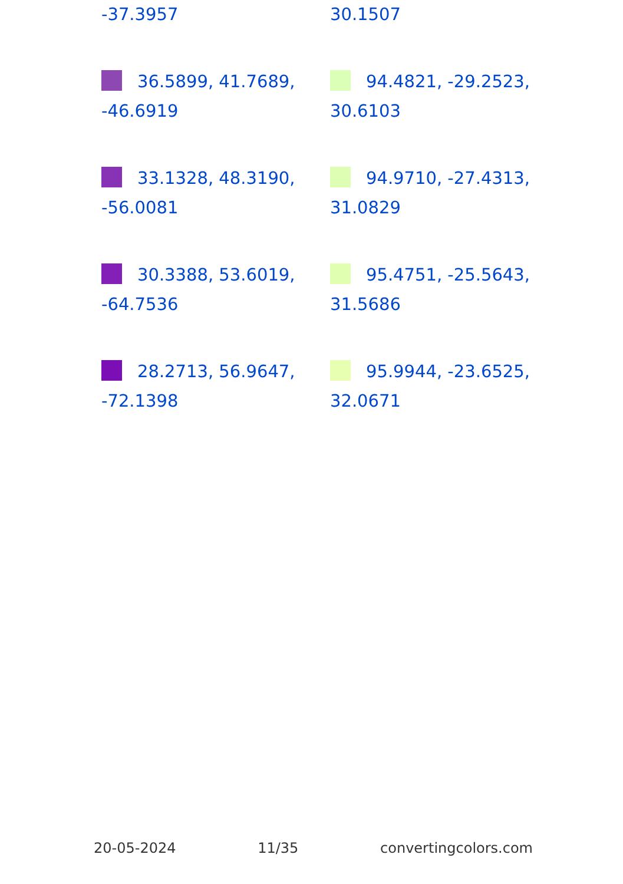-37.3957
30.1507
36.5899, 41.7689, -46.6919
94.4821, -29.2523, 30.6103
33.1328, 48.3190, -56.0081
94.9710, -27.4313, 31.0829
30.3388, 53.6019, -64.7536
95.4751, -25.5643, 31.5686
28.2713, 56.9647, -72.1398
95.9944, -23.6525, 32.0671
20-05-2024 11/35 convertingcolors.com